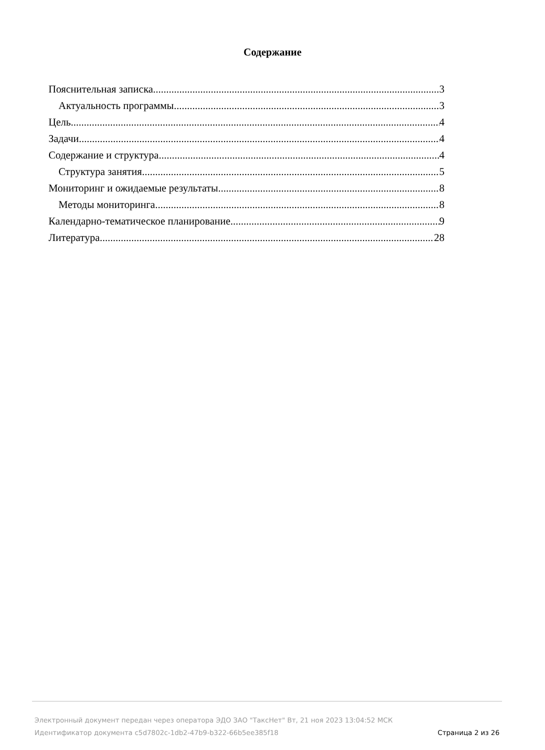Содержание
Пояснительная записка 3
Актуальность программы 3
Цель 4
Задачи 4
Содержание и структура 4
Структура занятия 5
Мониторинг и ожидаемые результаты 8
Методы мониторинга 8
Календарно-тематическое планирование 9
Литература 28
Электронный документ передан через оператора ЭДО ЗАО "ТаксНет" Вт, 21 ноя 2023 13:04:52 МСК
Идентификатор документа c5d7802c-1db2-47b9-b322-66b5ee385f18 Страница 2 из 26